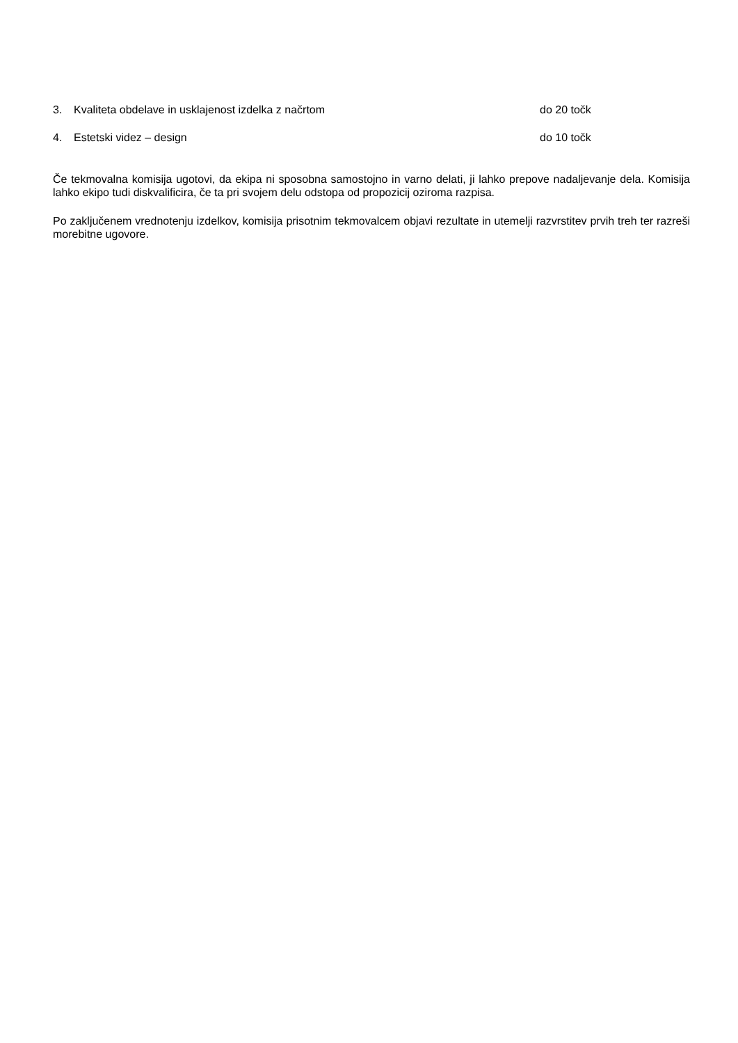3. Kvaliteta obdelave in usklajenost izdelka z načrtom do 20 točk
4. Estetski videz – design do 10 točk
Če tekmovalna komisija ugotovi, da ekipa ni sposobna samostojno in varno delati, ji lahko prepove nadaljevanje dela. Komisija lahko ekipo tudi diskvalificira, če ta pri svojem delu odstopa od propozicij oziroma razpisa.
Po zaključenem vrednotenju izdelkov, komisija prisotnim tekmovalcem objavi rezultate in utemelji razvrstitev prvih treh ter razreši morebitne ugovore.